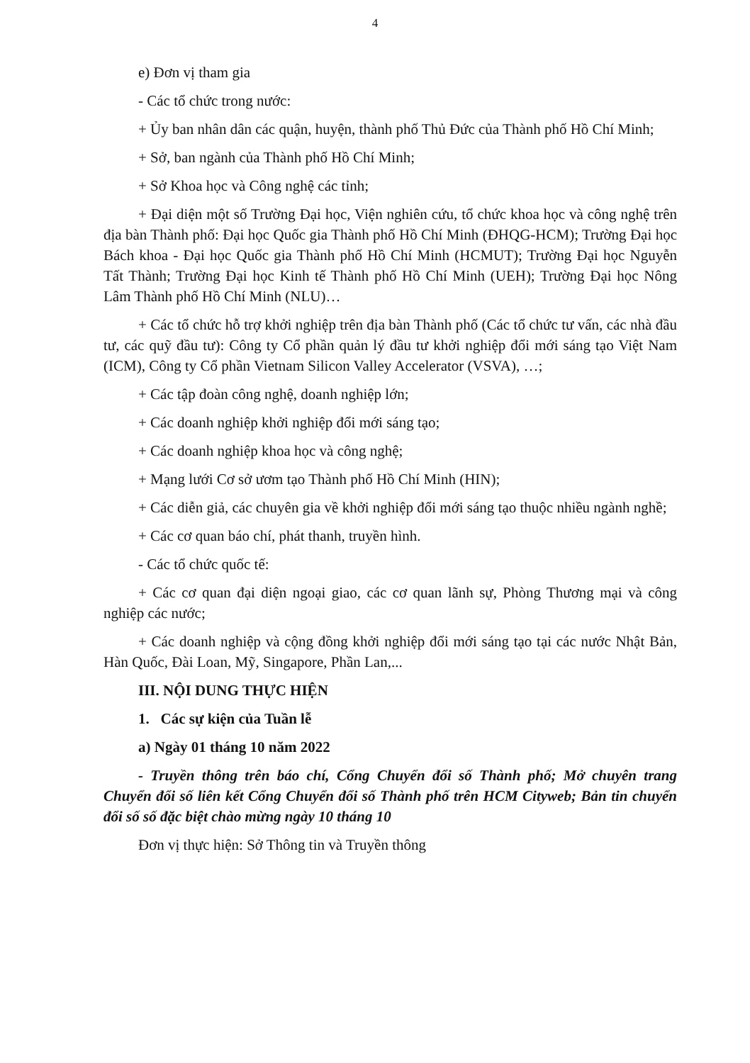4
e) Đơn vị tham gia
- Các tổ chức trong nước:
+ Ủy ban nhân dân các quận, huyện, thành phố Thủ Đức của Thành phố Hồ Chí Minh;
+ Sở, ban ngành của Thành phố Hồ Chí Minh;
+ Sở Khoa học và Công nghệ các tỉnh;
+ Đại diện một số Trường Đại học, Viện nghiên cứu, tổ chức khoa học và công nghệ trên địa bàn Thành phố: Đại học Quốc gia Thành phố Hồ Chí Minh (ĐHQG-HCM); Trường Đại học Bách khoa - Đại học Quốc gia Thành phố Hồ Chí Minh (HCMUT); Trường Đại học Nguyễn Tất Thành; Trường Đại học Kinh tế Thành phố Hồ Chí Minh (UEH); Trường Đại học Nông Lâm Thành phố Hồ Chí Minh (NLU)…
+ Các tổ chức hỗ trợ khởi nghiệp trên địa bàn Thành phố (Các tổ chức tư vấn, các nhà đầu tư, các quỹ đầu tư): Công ty Cổ phần quản lý đầu tư khởi nghiệp đổi mới sáng tạo Việt Nam (ICM), Công ty Cổ phần Vietnam Silicon Valley Accelerator (VSVA), …;
+ Các tập đoàn công nghệ, doanh nghiệp lớn;
+ Các doanh nghiệp khởi nghiệp đổi mới sáng tạo;
+ Các doanh nghiệp khoa học và công nghệ;
+ Mạng lưới Cơ sở ươm tạo Thành phố Hồ Chí Minh (HIN);
+ Các diễn giả, các chuyên gia về khởi nghiệp đổi mới sáng tạo thuộc nhiều ngành nghề;
+ Các cơ quan báo chí, phát thanh, truyền hình.
- Các tổ chức quốc tế:
+ Các cơ quan đại diện ngoại giao, các cơ quan lãnh sự, Phòng Thương mại và công nghiệp các nước;
+ Các doanh nghiệp và cộng đồng khởi nghiệp đổi mới sáng tạo tại các nước Nhật Bản, Hàn Quốc, Đài Loan, Mỹ, Singapore, Phần Lan,...
III. NỘI DUNG THỰC HIỆN
1. Các sự kiện của Tuần lễ
a) Ngày 01 tháng 10 năm 2022
- Truyền thông trên báo chí, Cổng Chuyển đổi số Thành phố; Mở chuyên trang Chuyển đổi số liên kết Cổng Chuyển đổi số Thành phố trên HCM Cityweb; Bản tin chuyển đổi số số đặc biệt chào mừng ngày 10 tháng 10
Đơn vị thực hiện: Sở Thông tin và Truyền thông